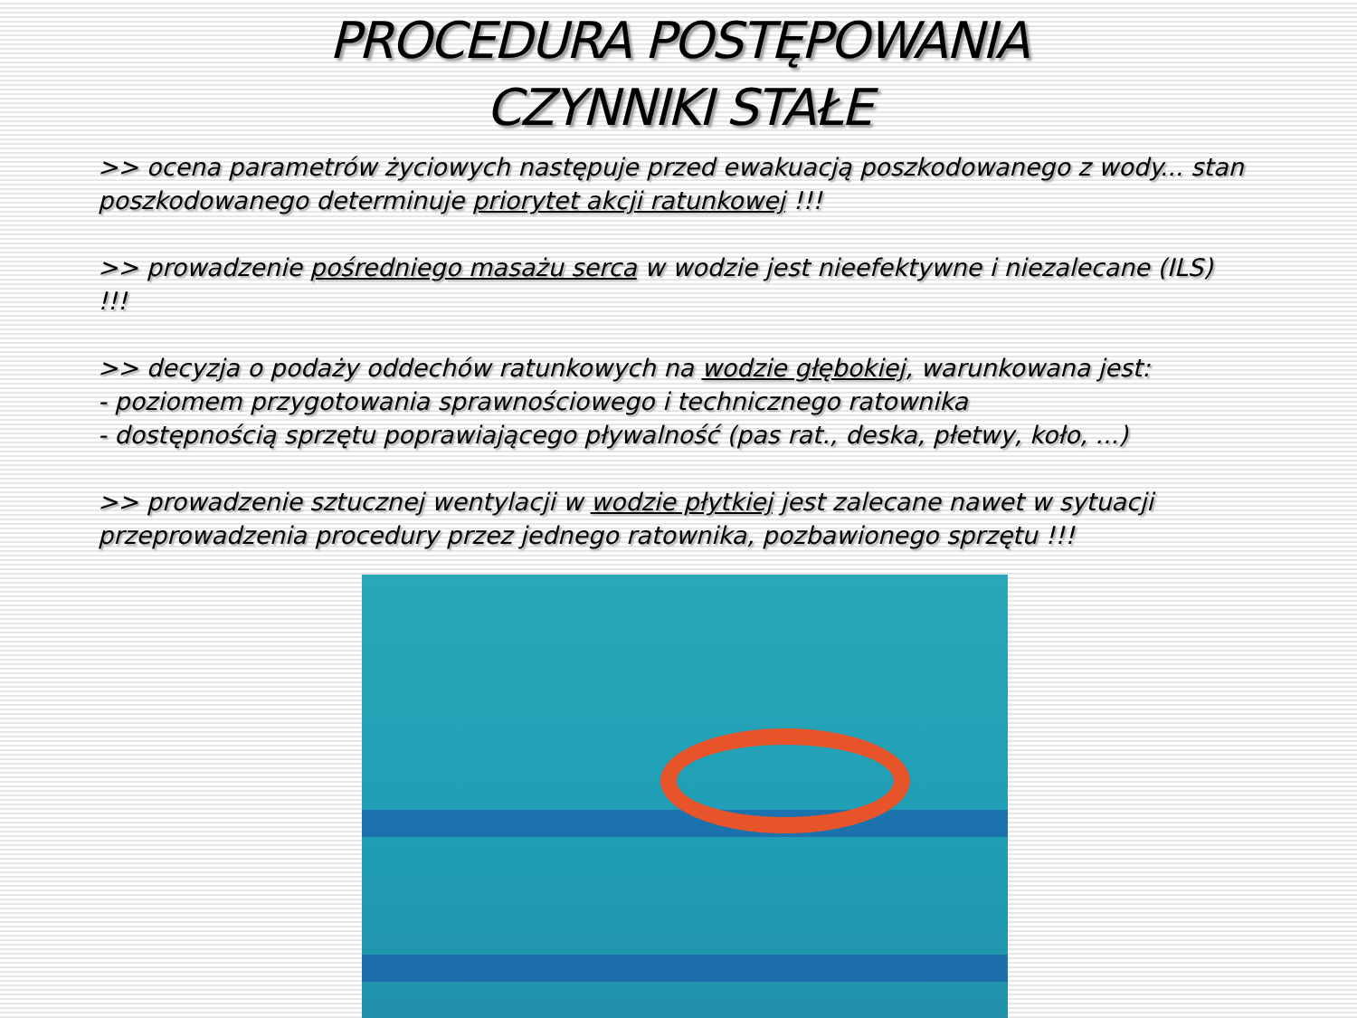PROCEDURA POSTĘPOWANIA
CZYNNIKI STAŁE
>> ocena parametrów życiowych następuje przed ewakuacją poszkodowanego z wody... stan poszkodowanego determinuje priorytet akcji ratunkowej !!!
>> prowadzenie pośredniego masażu serca w wodzie jest nieefektywne i niezalecane (ILS) !!!
>> decyzja o podaży oddechów ratunkowych na wodzie głębokiej, warunkowana jest:
- poziomem przygotowania sprawnościowego i technicznego ratownika
- dostępnością sprzętu poprawiającego pływalność (pas rat., deska, płetwy, koło, ...)
>> prowadzenie sztucznej wentylacji w wodzie płytkiej jest zalecane nawet w sytuacji przeprowadzenia procedury przez jednego ratownika, pozbawionego sprzętu !!!